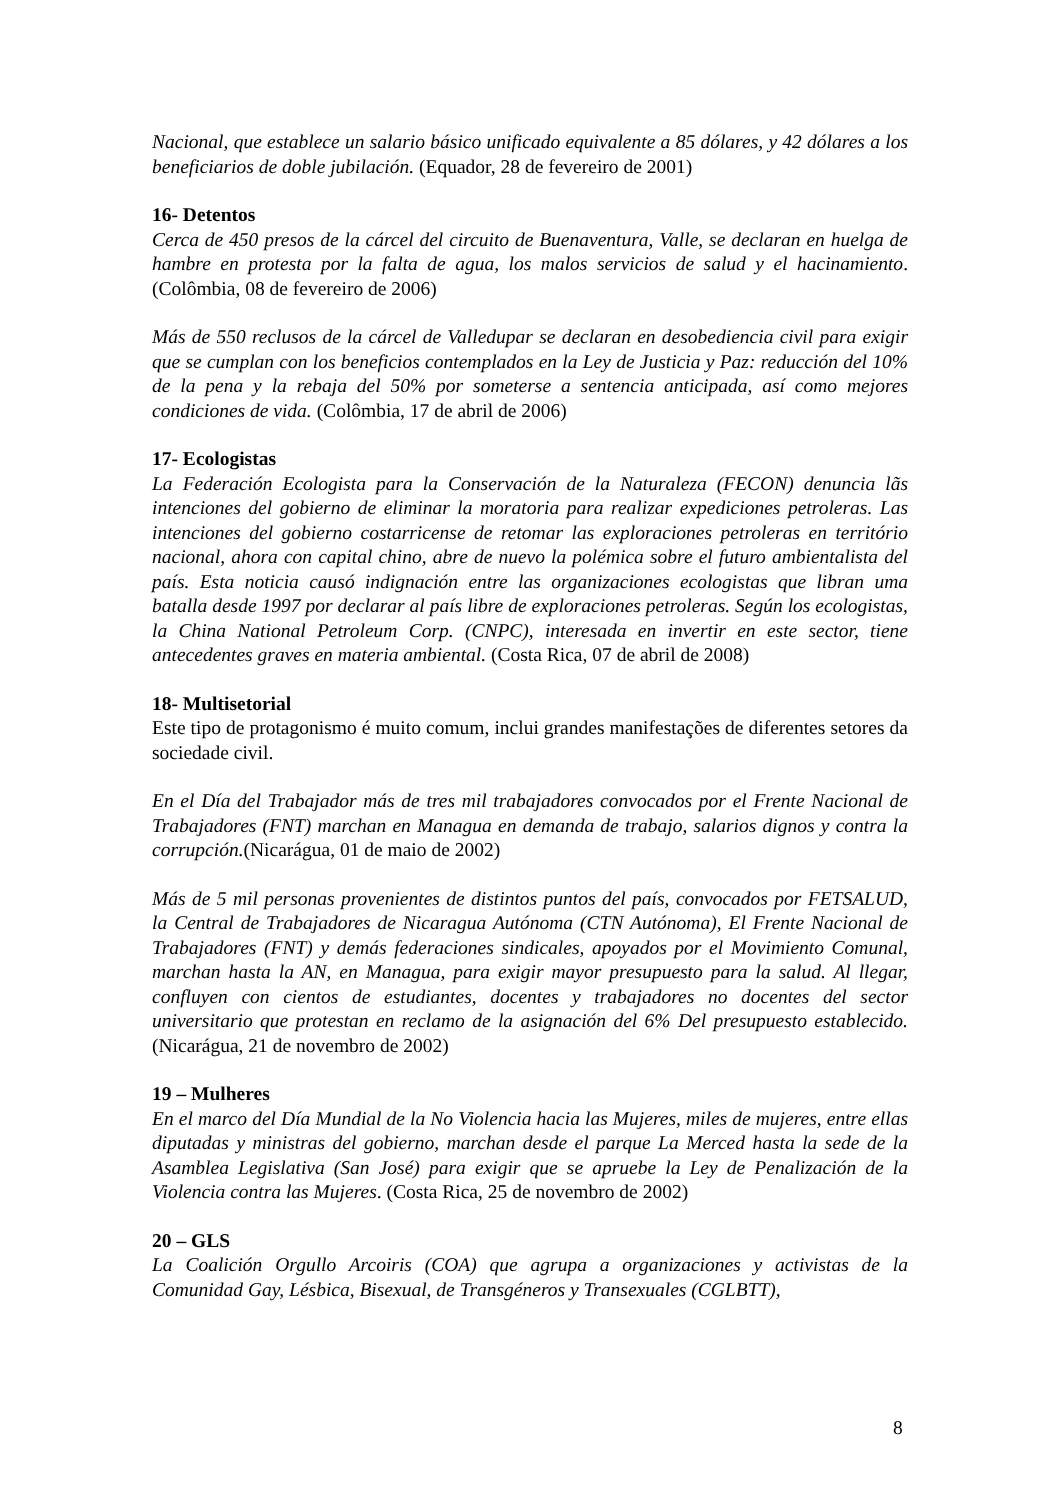Nacional, que establece un salario básico unificado equivalente a 85 dólares, y 42 dólares a los beneficiarios de doble jubilación. (Equador, 28 de fevereiro de 2001)
16- Detentos
Cerca de 450 presos de la cárcel del circuito de Buenaventura, Valle, se declaran en huelga de hambre en protesta por la falta de agua, los malos servicios de salud y el hacinamiento. (Colômbia, 08 de fevereiro de 2006)
Más de 550 reclusos de la cárcel de Valledupar se declaran en desobediencia civil para exigir que se cumplan con los beneficios contemplados en la Ley de Justicia y Paz: reducción del 10% de la pena y la rebaja del 50% por someterse a sentencia anticipada, así como mejores condiciones de vida. (Colômbia, 17 de abril de 2006)
17- Ecologistas
La Federación Ecologista para la Conservación de la Naturaleza (FECON) denuncia lãs intenciones del gobierno de eliminar la moratoria para realizar expediciones petroleras. Las intenciones del gobierno costarricense de retomar las exploraciones petroleras en território nacional, ahora con capital chino, abre de nuevo la polémica sobre el futuro ambientalista del país. Esta noticia causó indignación entre las organizaciones ecologistas que libran uma batalla desde 1997 por declarar al país libre de exploraciones petroleras. Según los ecologistas, la China National Petroleum Corp. (CNPC), interesada en invertir en este sector, tiene antecedentes graves en materia ambiental. (Costa Rica, 07 de abril de 2008)
18- Multisetorial
Este tipo de protagonismo é muito comum, inclui grandes manifestações de diferentes setores da sociedade civil.
En el Día del Trabajador más de tres mil trabajadores convocados por el Frente Nacional de Trabajadores (FNT) marchan en Managua en demanda de trabajo, salarios dignos y contra la corrupción.(Nicarágua, 01 de maio de 2002)
Más de 5 mil personas provenientes de distintos puntos del país, convocados por FETSALUD, la Central de Trabajadores de Nicaragua Autónoma (CTN Autónoma), El Frente Nacional de Trabajadores (FNT) y demás federaciones sindicales, apoyados por el Movimiento Comunal, marchan hasta la AN, en Managua, para exigir mayor presupuesto para la salud. Al llegar, confluyen con cientos de estudiantes, docentes y trabajadores no docentes del sector universitario que protestan en reclamo de la asignación del 6% Del presupuesto establecido. (Nicarágua, 21 de novembro de 2002)
19 – Mulheres
En el marco del Día Mundial de la No Violencia hacia las Mujeres, miles de mujeres, entre ellas diputadas y ministras del gobierno, marchan desde el parque La Merced hasta la sede de la Asamblea Legislativa (San José) para exigir que se apruebe la Ley de Penalización de la Violencia contra las Mujeres. (Costa Rica, 25 de novembro de 2002)
20 – GLS
La Coalición Orgullo Arcoiris (COA) que agrupa a organizaciones y activistas de la Comunidad Gay, Lésbica, Bisexual, de Transgéneros y Transexuales (CGLBTT),
8